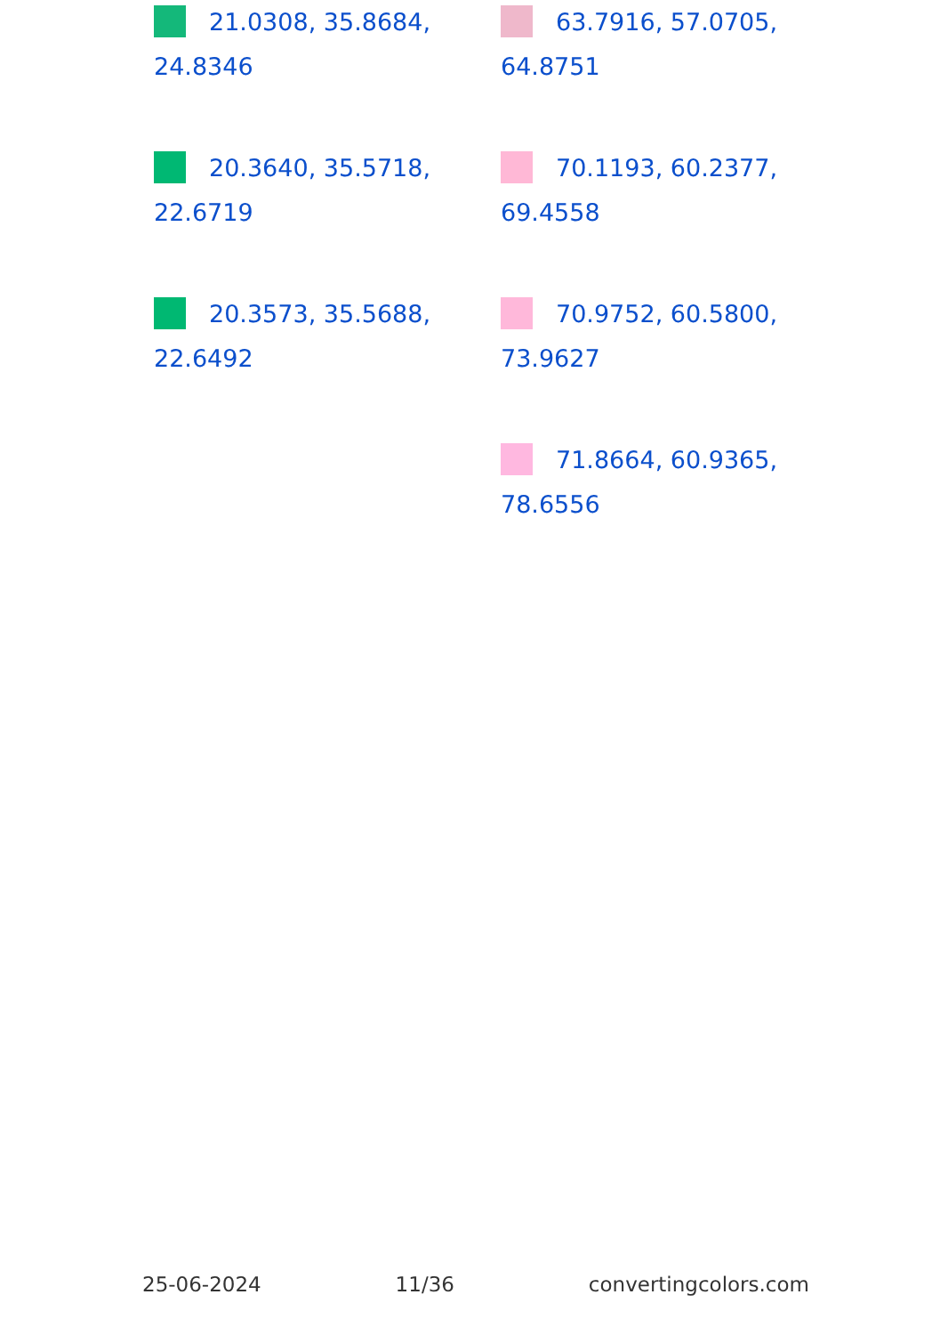21.0308, 35.8684, 24.8346
20.3640, 35.5718, 22.6719
20.3573, 35.5688, 22.6492
63.7916, 57.0705, 64.8751
70.1193, 60.2377, 69.4558
70.9752, 60.5800, 73.9627
71.8664, 60.9365, 78.6556
25-06-2024 11/36 convertingcolors.com